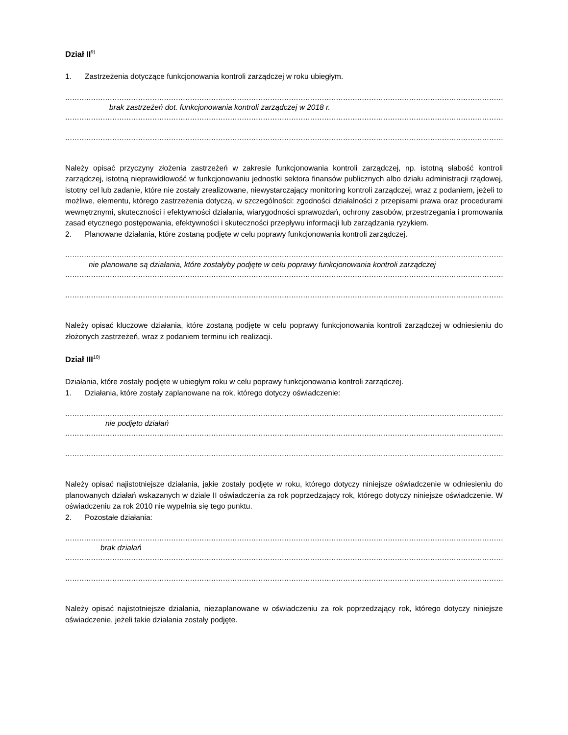Dział II<sup>9)</sup>
1. Zastrzeżenia dotyczące funkcjonowania kontroli zarządczej w roku ubiegłym.
..........................................................................................................................................................................................................................
brak zastrzeżeń dot. funkcjonowania kontroli zarządczej w 2018 r.
..........................................................................................................................................................................................................................
..........................................................................................................................................................................................................................
Należy opisać przyczyny złożenia zastrzeżeń w zakresie funkcjonowania kontroli zarządczej, np. istotną słabość kontroli zarządczej, istotną nieprawidłowość w funkcjonowaniu jednostki sektora finansów publicznych albo działu administracji rządowej, istotny cel lub zadanie, które nie zostały zrealizowane, niewystarczający monitoring kontroli zarządczej, wraz z podaniem, jeżeli to możliwe, elementu, którego zastrzeżenia dotyczą, w szczególności: zgodności działalności z przepisami prawa oraz procedurami wewnętrznymi, skuteczności i efektywności działania, wiarygodności sprawozdań, ochrony zasobów, przestrzegania i promowania zasad etycznego postępowania, efektywności i skuteczności przepływu informacji lub zarządzania ryzykiem.
2. Planowane działania, które zostaną podjęte w celu poprawy funkcjonowania kontroli zarządczej.
..........................................................................................................................................................................................................................
nie planowane są działania, które zostałyby podjęte w celu poprawy funkcjonowania kontroli zarządczej
..........................................................................................................................................................................................................................
..........................................................................................................................................................................................................................
Należy opisać kluczowe działania, które zostaną podjęte w celu poprawy funkcjonowania kontroli zarządczej w odniesieniu do złożonych zastrzeżeń, wraz z podaniem terminu ich realizacji.
Dział III<sup>10)</sup>
Działania, które zostały podjęte w ubiegłym roku w celu poprawy funkcjonowania kontroli zarządczej.
1. Działania, które zostały zaplanowane na rok, którego dotyczy oświadczenie:
..........................................................................................................................................................................................................................
nie podjęto działań
..........................................................................................................................................................................................................................
..........................................................................................................................................................................................................................
Należy opisać najistotniejsze działania, jakie zostały podjęte w roku, którego dotyczy niniejsze oświadczenie w odniesieniu do planowanych działań wskazanych w dziale II oświadczenia za rok poprzedzający rok, którego dotyczy niniejsze oświadczenie. W oświadczeniu za rok 2010 nie wypełnia się tego punktu.
2. Pozostałe działania:
..........................................................................................................................................................................................................................
brak działań
..........................................................................................................................................................................................................................
..........................................................................................................................................................................................................................
Należy opisać najistotniejsze działania, niezaplanowane w oświadczeniu za rok poprzedzający rok, którego dotyczy niniejsze oświadczenie, jeżeli takie działania zostały podjęte.